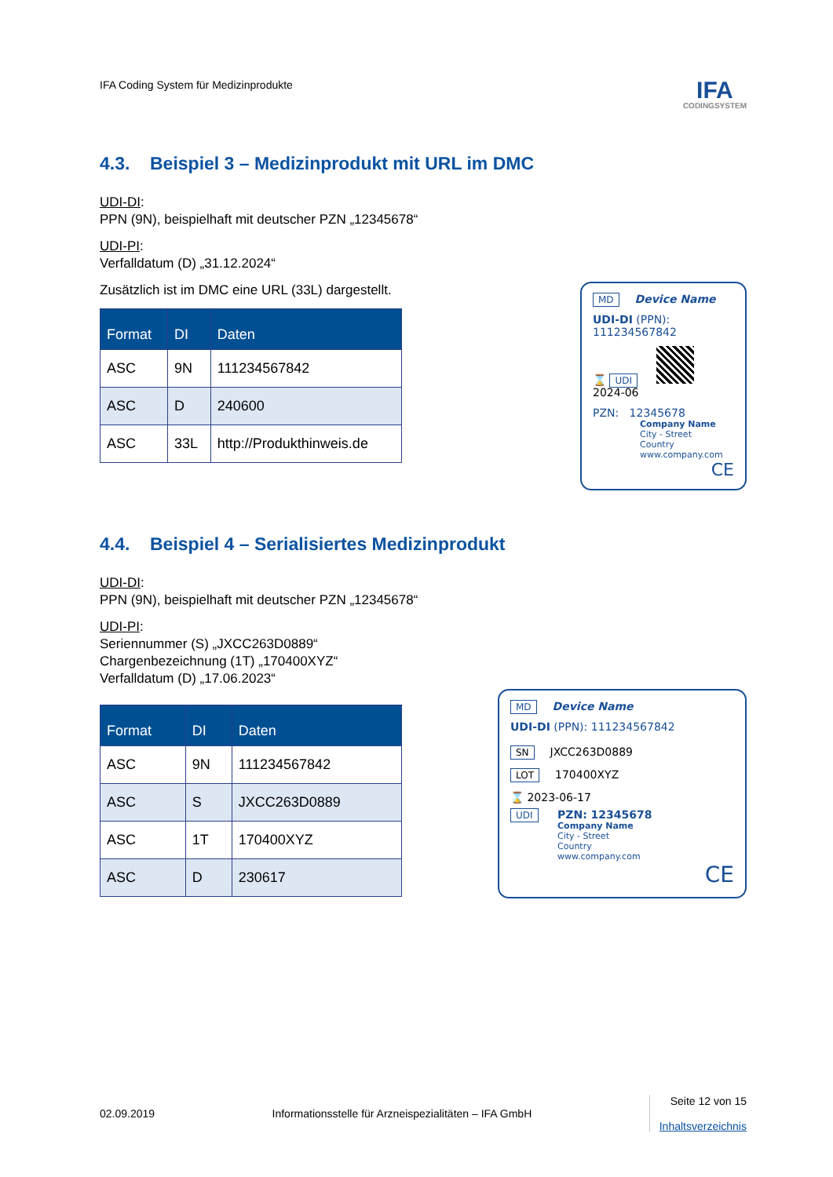IFA Coding System für Medizinprodukte
IFA
CODINGSYSTEM
4.3. Beispiel 3 – Medizinprodukt mit URL im DMC
UDI-DI:
PPN (9N), beispielhaft mit deutscher PZN „12345678“
UDI-PI:
Verfalldatum (D) „31.12.2024“
Zusätzlich ist im DMC eine URL (33L) dargestellt.
| Format | DI | Daten |
| --- | --- | --- |
| ASC | 9N | 111234567842 |
| ASC | D | 240600 |
| ASC | 33L | http://Produkthinweis.de |
MD Device Name
UDI-DI (PPN): 111234567842
⌛ UDI
2024-06
PZN: 12345678
Company Name
City - Street
Country
www.company.com
CE
4.4. Beispiel 4 – Serialisiertes Medizinprodukt
UDI-DI:
PPN (9N), beispielhaft mit deutscher PZN „12345678“
UDI-PI:
Seriennummer (S) „JXCC263D0889“
Chargenbezeichnung (1T) „170400XYZ“
Verfalldatum (D) „17.06.2023“
| Format | DI | Daten |
| --- | --- | --- |
| ASC | 9N | 111234567842 |
| ASC | S | JXCC263D0889 |
| ASC | 1T | 170400XYZ |
| ASC | D | 230617 |
MD Device Name
UDI-DI (PPN): 111234567842
SN JXCC263D0889
LOT 170400XYZ
⌛ 2023-06-17
UDI PZN: 12345678
Company Name
City - Street
Country
www.company.com
CE
02.09.2019
Informationsstelle für Arzneispezialitäten – IFA GmbH
Seite 12 von 15
Inhaltsverzeichnis